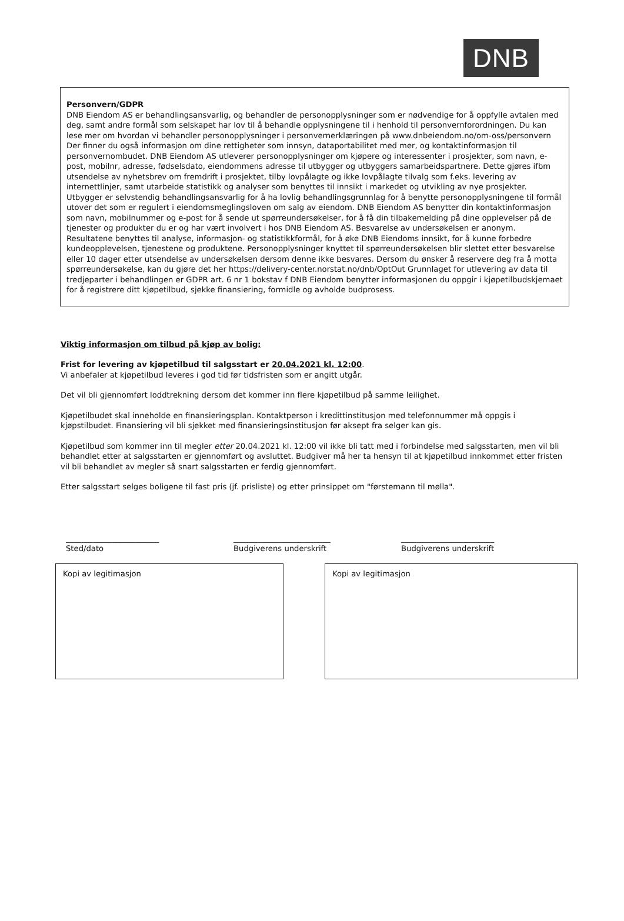DNB
Personvern/GDPR
DNB Eiendom AS er behandlingsansvarlig, og behandler de personopplysninger som er nødvendige for å oppfylle avtalen med deg, samt andre formål som selskapet har lov til å behandle opplysningene til i henhold til personvernforordningen. Du kan lese mer om hvordan vi behandler personopplysninger i personvernerklæringen på www.dnbeiendom.no/om-oss/personvern Der finner du også informasjon om dine rettigheter som innsyn, dataportabilitet med mer, og kontaktinformasjon til personvernombudet. DNB Eiendom AS utleverer personopplysninger om kjøpere og interessenter i prosjekter, som navn, e-post, mobilnr, adresse, fødselsdato, eiendommens adresse til utbygger og utbyggers samarbeidspartnere. Dette gjøres ifbm utsendelse av nyhetsbrev om fremdrift i prosjektet, tilby lovpålagte og ikke lovpålagte tilvalg som f.eks. levering av internettlinjer, samt utarbeide statistikk og analyser som benyttes til innsikt i markedet og utvikling av nye prosjekter. Utbygger er selvstendig behandlingsansvarlig for å ha lovlig behandlingsgrunnlag for å benytte personopplysningene til formål utover det som er regulert i eiendomsmeglingsloven om salg av eiendom. DNB Eiendom AS benytter din kontaktinformasjon som navn, mobilnummer og e-post for å sende ut spørreundersøkelser, for å få din tilbakemelding på dine opplevelser på de tjenester og produkter du er og har vært involvert i hos DNB Eiendom AS. Besvarelse av undersøkelsen er anonym. Resultatene benyttes til analyse, informasjon- og statistikkformål, for å øke DNB Eiendoms innsikt, for å kunne forbedre kundeopplevelsen, tjenestene og produktene. Personopplysninger knyttet til spørreundersøkelsen blir slettet etter besvarelse eller 10 dager etter utsendelse av undersøkelsen dersom denne ikke besvares. Dersom du ønsker å reservere deg fra å motta spørreundersøkelse, kan du gjøre det her https://delivery-center.norstat.no/dnb/OptOut Grunnlaget for utlevering av data til tredjeparter i behandlingen er GDPR art. 6 nr 1 bokstav f DNB Eiendom benytter informasjonen du oppgir i kjøpetilbudskjemaet for å registrere ditt kjøpetilbud, sjekke finansiering, formidle og avholde budprosess.
Viktig informasjon om tilbud på kjøp av bolig:
Frist for levering av kjøpetilbud til salgsstart er 20.04.2021 kl. 12:00.
Vi anbefaler at kjøpetilbud leveres i god tid før tidsfristen som er angitt utgår.
Det vil bli gjennomført loddtrekning dersom det kommer inn flere kjøpetilbud på samme leilighet.
Kjøpetilbudet skal inneholde en finansieringsplan. Kontaktperson i kredittinstitusjon med telefonnummer må oppgis i kjøpstilbudet. Finansiering vil bli sjekket med finansieringsinstitusjon før aksept fra selger kan gis.
Kjøpetilbud som kommer inn til megler etter 20.04.2021 kl. 12:00 vil ikke bli tatt med i forbindelse med salgsstarten, men vil bli behandlet etter at salgsstarten er gjennomført og avsluttet. Budgiver må her ta hensyn til at kjøpetilbud innkommet etter fristen vil bli behandlet av megler så snart salgsstarten er ferdig gjennomført.
Etter salgsstart selges boligene til fast pris (jf. prisliste) og etter prinsippet om "førstemann til mølla".
________________________
Sted/dato
_________________________
Budgiverens underskrift
________________________
Budgiverens underskrift
Kopi av legitimasjon Kopi av legitimasjon